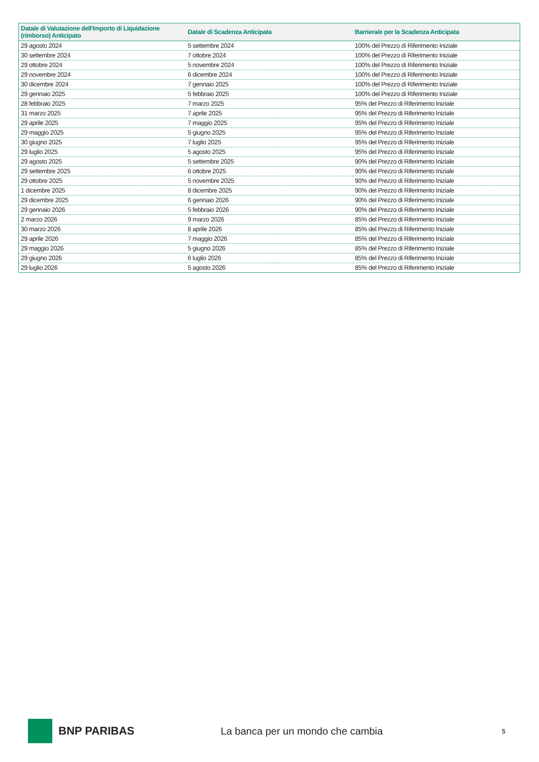| Data/e di Valutazione dell'Importo di Liquidazione (rimborso) Anticipato | Data/e di Scadenza Anticipata | Barriera/e per la Scadenza Anticipata |
| --- | --- | --- |
| 29 agosto 2024 | 5 settembre 2024 | 100% del Prezzo di Riferimento Iniziale |
| 30 settembre 2024 | 7 ottobre 2024 | 100% del Prezzo di Riferimento Iniziale |
| 29 ottobre 2024 | 5 novembre 2024 | 100% del Prezzo di Riferimento Iniziale |
| 29 novembre 2024 | 6 dicembre 2024 | 100% del Prezzo di Riferimento Iniziale |
| 30 dicembre 2024 | 7 gennaio 2025 | 100% del Prezzo di Riferimento Iniziale |
| 29 gennaio 2025 | 5 febbraio 2025 | 100% del Prezzo di Riferimento Iniziale |
| 28 febbraio 2025 | 7 marzo 2025 | 95% del Prezzo di Riferimento Iniziale |
| 31 marzo 2025 | 7 aprile 2025 | 95% del Prezzo di Riferimento Iniziale |
| 29 aprile 2025 | 7 maggio 2025 | 95% del Prezzo di Riferimento Iniziale |
| 29 maggio 2025 | 5 giugno 2025 | 95% del Prezzo di Riferimento Iniziale |
| 30 giugno 2025 | 7 luglio 2025 | 95% del Prezzo di Riferimento Iniziale |
| 29 luglio 2025 | 5 agosto 2025 | 95% del Prezzo di Riferimento Iniziale |
| 29 agosto 2025 | 5 settembre 2025 | 90% del Prezzo di Riferimento Iniziale |
| 29 settembre 2025 | 6 ottobre 2025 | 90% del Prezzo di Riferimento Iniziale |
| 29 ottobre 2025 | 5 novembre 2025 | 90% del Prezzo di Riferimento Iniziale |
| 1 dicembre 2025 | 8 dicembre 2025 | 90% del Prezzo di Riferimento Iniziale |
| 29 dicembre 2025 | 6 gennaio 2026 | 90% del Prezzo di Riferimento Iniziale |
| 29 gennaio 2026 | 5 febbraio 2026 | 90% del Prezzo di Riferimento Iniziale |
| 2 marzo 2026 | 9 marzo 2026 | 85% del Prezzo di Riferimento Iniziale |
| 30 marzo 2026 | 8 aprile 2026 | 85% del Prezzo di Riferimento Iniziale |
| 29 aprile 2026 | 7 maggio 2026 | 85% del Prezzo di Riferimento Iniziale |
| 29 maggio 2026 | 5 giugno 2026 | 85% del Prezzo di Riferimento Iniziale |
| 29 giugno 2026 | 6 luglio 2026 | 85% del Prezzo di Riferimento Iniziale |
| 29 luglio 2026 | 5 agosto 2026 | 85% del Prezzo di Riferimento Iniziale |
BNP PARIBAS La banca per un mondo che cambia 5